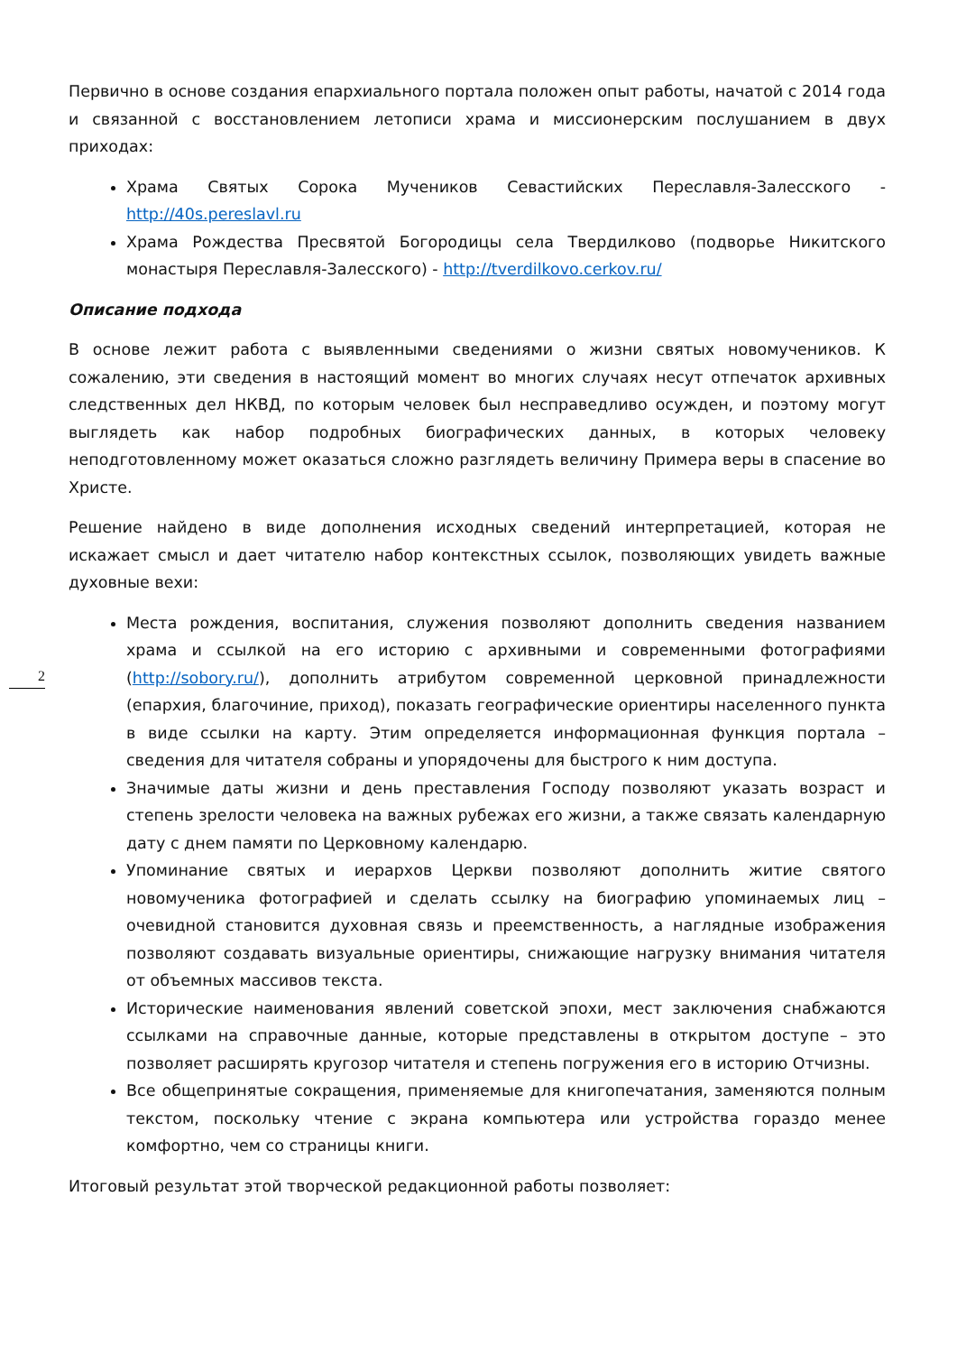Первично в основе создания епархиального портала положен опыт работы, начатой с 2014 года и связанной с восстановлением летописи храма и миссионерским послушанием в двух приходах:
Храма Святых Сорока Мучеников Севастийских Переславля-Залесского - http://40s.pereslavl.ru
Храма Рождества Пресвятой Богородицы села Твердилково (подворье Никитского монастыря Переславля-Залесского) - http://tverdilkovo.cerkov.ru/
Описание подхода
В основе лежит работа с выявленными сведениями о жизни святых новомучеников. К сожалению, эти сведения в настоящий момент во многих случаях несут отпечаток архивных следственных дел НКВД, по которым человек был несправедливо осужден, и поэтому могут выглядеть как набор подробных биографических данных, в которых человеку неподготовленному может оказаться сложно разглядеть величину Примера веры в спасение во Христе.
Решение найдено в виде дополнения исходных сведений интерпретацией, которая не искажает смысл и дает читателю набор контекстных ссылок, позволяющих увидеть важные духовные вехи:
Места рождения, воспитания, служения позволяют дополнить сведения названием храма и ссылкой на его историю с архивными и современными фотографиями (http://sobory.ru/), дополнить атрибутом современной церковной принадлежности (епархия, благочиние, приход), показать географические ориентиры населенного пункта в виде ссылки на карту. Этим определяется информационная функция портала – сведения для читателя собраны и упорядочены для быстрого к ним доступа.
Значимые даты жизни и день преставления Господу позволяют указать возраст и степень зрелости человека на важных рубежах его жизни, а также связать календарную дату с днем памяти по Церковному календарю.
Упоминание святых и иерархов Церкви позволяют дополнить житие святого новомученика фотографией и сделать ссылку на биографию упоминаемых лиц – очевидной становится духовная связь и преемственность, а наглядные изображения позволяют создавать визуальные ориентиры, снижающие нагрузку внимания читателя от объемных массивов текста.
Исторические наименования явлений советской эпохи, мест заключения снабжаются ссылками на справочные данные, которые представлены в открытом доступе – это позволяет расширять кругозор читателя и степень погружения его в историю Отчизны.
Все общепринятые сокращения, применяемые для книгопечатания, заменяются полным текстом, поскольку чтение с экрана компьютера или устройства гораздо менее комфортно, чем со страницы книги.
Итоговый результат этой творческой редакционной работы позволяет:
2